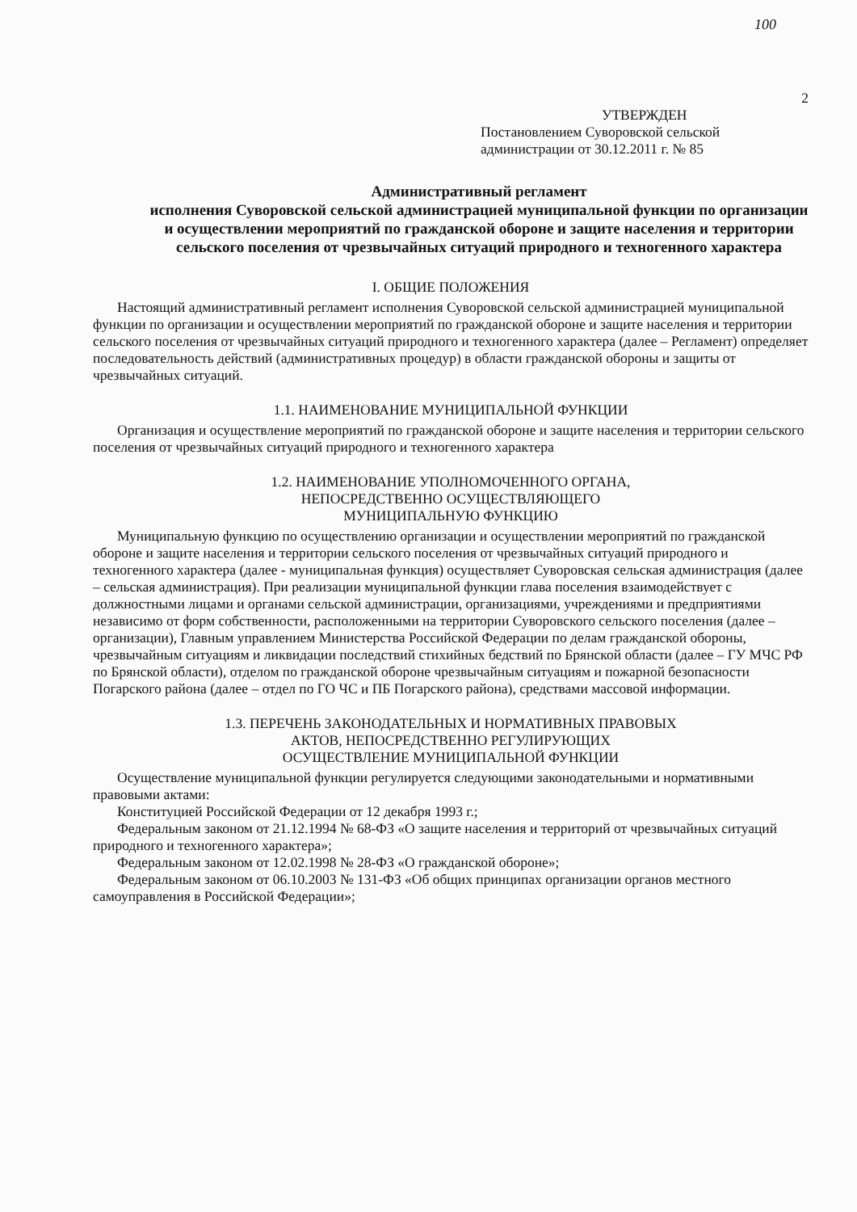100
2
УТВЕРЖДЕН
Постановлением Суворовской сельской
администрации от 30.12.2011 г. № 85
Административный регламент
исполнения Суворовской сельской администрацией муниципальной функции по организации и осуществлении мероприятий по гражданской обороне и защите населения и территории сельского поселения от чрезвычайных ситуаций природного и техногенного характера
I. ОБЩИЕ ПОЛОЖЕНИЯ
Настоящий административный регламент исполнения Суворовской сельской администрацией муниципальной функции по организации и осуществлении мероприятий по гражданской обороне и защите населения и территории сельского поселения от чрезвычайных ситуаций природного и техногенного характера (далее – Регламент) определяет последовательность действий (административных процедур) в области гражданской обороны и защиты от чрезвычайных ситуаций.
1.1. НАИМЕНОВАНИЕ МУНИЦИПАЛЬНОЙ ФУНКЦИИ
Организация и осуществление мероприятий по гражданской обороне и защите населения и территории сельского поселения от чрезвычайных ситуаций природного и техногенного характера
1.2. НАИМЕНОВАНИЕ УПОЛНОМОЧЕННОГО ОРГАНА,
НЕПОСРЕДСТВЕННО ОСУЩЕСТВЛЯЮЩЕГО
МУНИЦИПАЛЬНУЮ ФУНКЦИЮ
Муниципальную функцию по осуществлению организации и осуществлении мероприятий по гражданской обороне и защите населения и территории сельского поселения от чрезвычайных ситуаций природного и техногенного характера (далее - муниципальная функция) осуществляет Суворовская сельская администрация (далее – сельская администрация). При реализации муниципальной функции глава поселения взаимодействует с должностными лицами и органами сельской администрации, организациями, учреждениями и предприятиями независимо от форм собственности, расположенными на территории Суворовского сельского поселения (далее – организации), Главным управлением Министерства Российской Федерации по делам гражданской обороны, чрезвычайным ситуациям и ликвидации последствий стихийных бедствий по Брянской области (далее – ГУ МЧС РФ по Брянской области), отделом по гражданской обороне чрезвычайным ситуациям и пожарной безопасности Погарского района (далее – отдел по ГО ЧС и ПБ Погарского района), средствами массовой информации.
1.3. ПЕРЕЧЕНЬ ЗАКОНОДАТЕЛЬНЫХ И НОРМАТИВНЫХ ПРАВОВЫХ
АКТОВ, НЕПОСРЕДСТВЕННО РЕГУЛИРУЮЩИХ
ОСУЩЕСТВЛЕНИЕ МУНИЦИПАЛЬНОЙ ФУНКЦИИ
Осуществление муниципальной функции регулируется следующими законодательными и нормативными правовыми актами:
Конституцией Российской Федерации от 12 декабря 1993 г.;
Федеральным законом от 21.12.1994 № 68-ФЗ «О защите населения и территорий от чрезвычайных ситуаций природного и техногенного характера»;
Федеральным законом от 12.02.1998 № 28-ФЗ «О гражданской обороне»;
Федеральным законом от 06.10.2003 № 131-ФЗ «Об общих принципах организации органов местного самоуправления в Российской Федерации»;